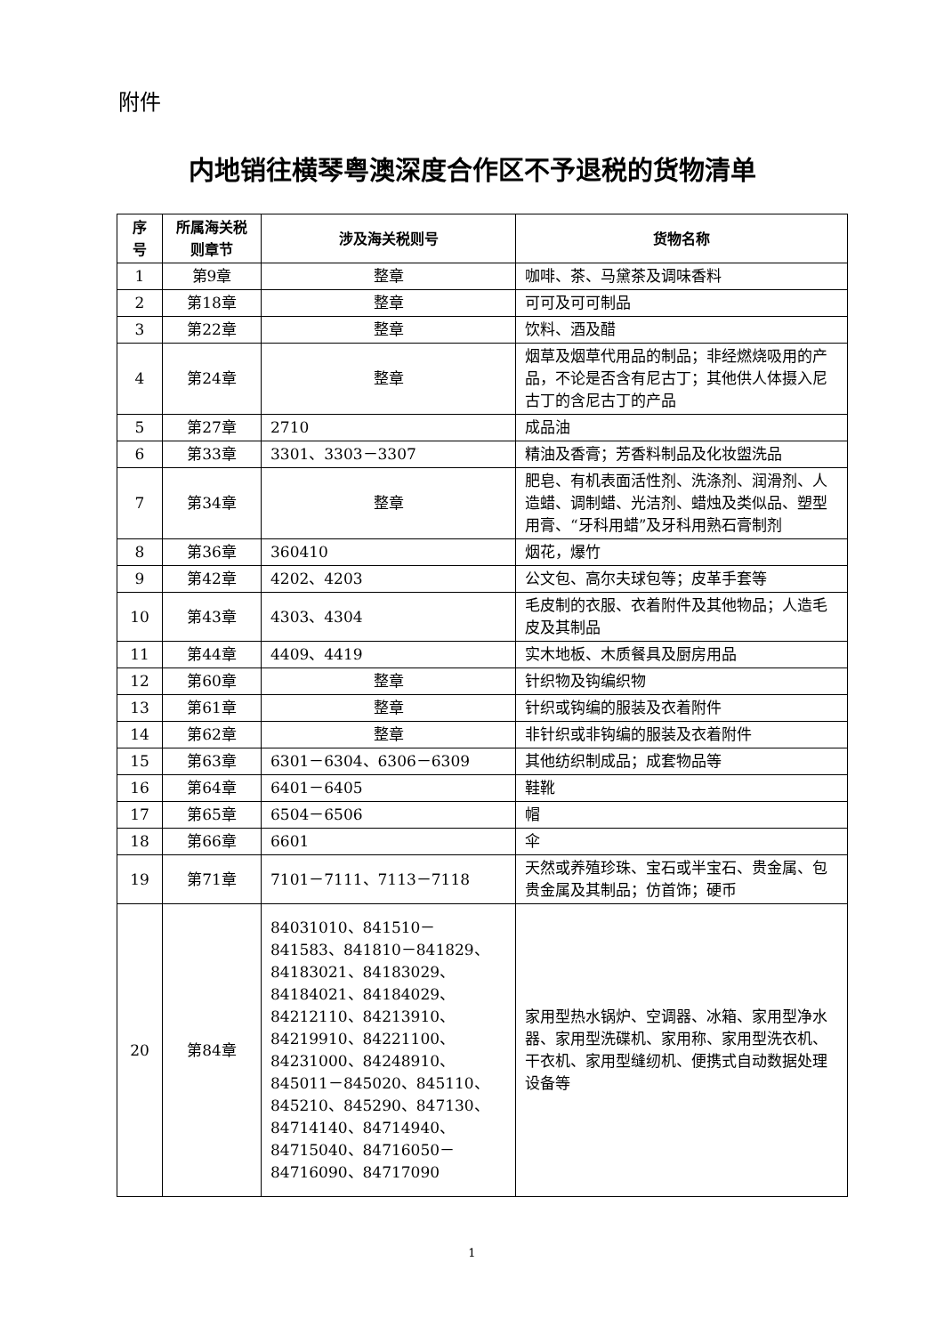附件
内地销往横琴粤澳深度合作区不予退税的货物清单
| 序号 | 所属海关税则章节 | 涉及海关税则号 | 货物名称 |
| --- | --- | --- | --- |
| 1 | 第9章 | 整章 | 咖啡、茶、马黛茶及调味香料 |
| 2 | 第18章 | 整章 | 可可及可可制品 |
| 3 | 第22章 | 整章 | 饮料、酒及醋 |
| 4 | 第24章 | 整章 | 烟草及烟草代用品的制品；非经燃烧吸用的产品，不论是否含有尼古丁；其他供人体摄入尼古丁的含尼古丁的产品 |
| 5 | 第27章 | 2710 | 成品油 |
| 6 | 第33章 | 3301、3303－3307 | 精油及香膏；芳香料制品及化妆盥洗品 |
| 7 | 第34章 | 整章 | 肥皂、有机表面活性剂、洗涤剂、润滑剂、人造蜡、调制蜡、光洁剂、蜡烛及类似品、塑型用膏、“牙科用蜡”及牙科用熟石膏制剂 |
| 8 | 第36章 | 360410 | 烟花，爆竹 |
| 9 | 第42章 | 4202、4203 | 公文包、高尔夫球包等；皮革手套等 |
| 10 | 第43章 | 4303、4304 | 毛皮制的衣服、衣着附件及其他物品；人造毛皮及其制品 |
| 11 | 第44章 | 4409、4419 | 实木地板、木质餐具及厨房用品 |
| 12 | 第60章 | 整章 | 针织物及钩编织物 |
| 13 | 第61章 | 整章 | 针织或钩编的服装及衣着附件 |
| 14 | 第62章 | 整章 | 非针织或非钩编的服装及衣着附件 |
| 15 | 第63章 | 6301－6304、6306－6309 | 其他纺织制成品；成套物品等 |
| 16 | 第64章 | 6401－6405 | 鞋靴 |
| 17 | 第65章 | 6504－6506 | 帽 |
| 18 | 第66章 | 6601 | 伞 |
| 19 | 第71章 | 7101－7111、7113－7118 | 天然或养殖珍珠、宝石或半宝石、贵金属、包贵金属及其制品；仿首饰；硬币 |
| 20 | 第84章 | 84031010、841510－841583、841810－841829、84183021、84183029、84184021、84184029、84212110、84213910、84219910、84221100、84231000、84248910、845011－845020、845110、845210、845290、847130、84714140、84714940、84715040、84716050－84716090、84717090 | 家用型热水锅炉、空调器、冰箱、家用型净水器、家用型洗碟机、家用称、家用型洗衣机、干衣机、家用型缝纫机、便携式自动数据处理设备等 |
1